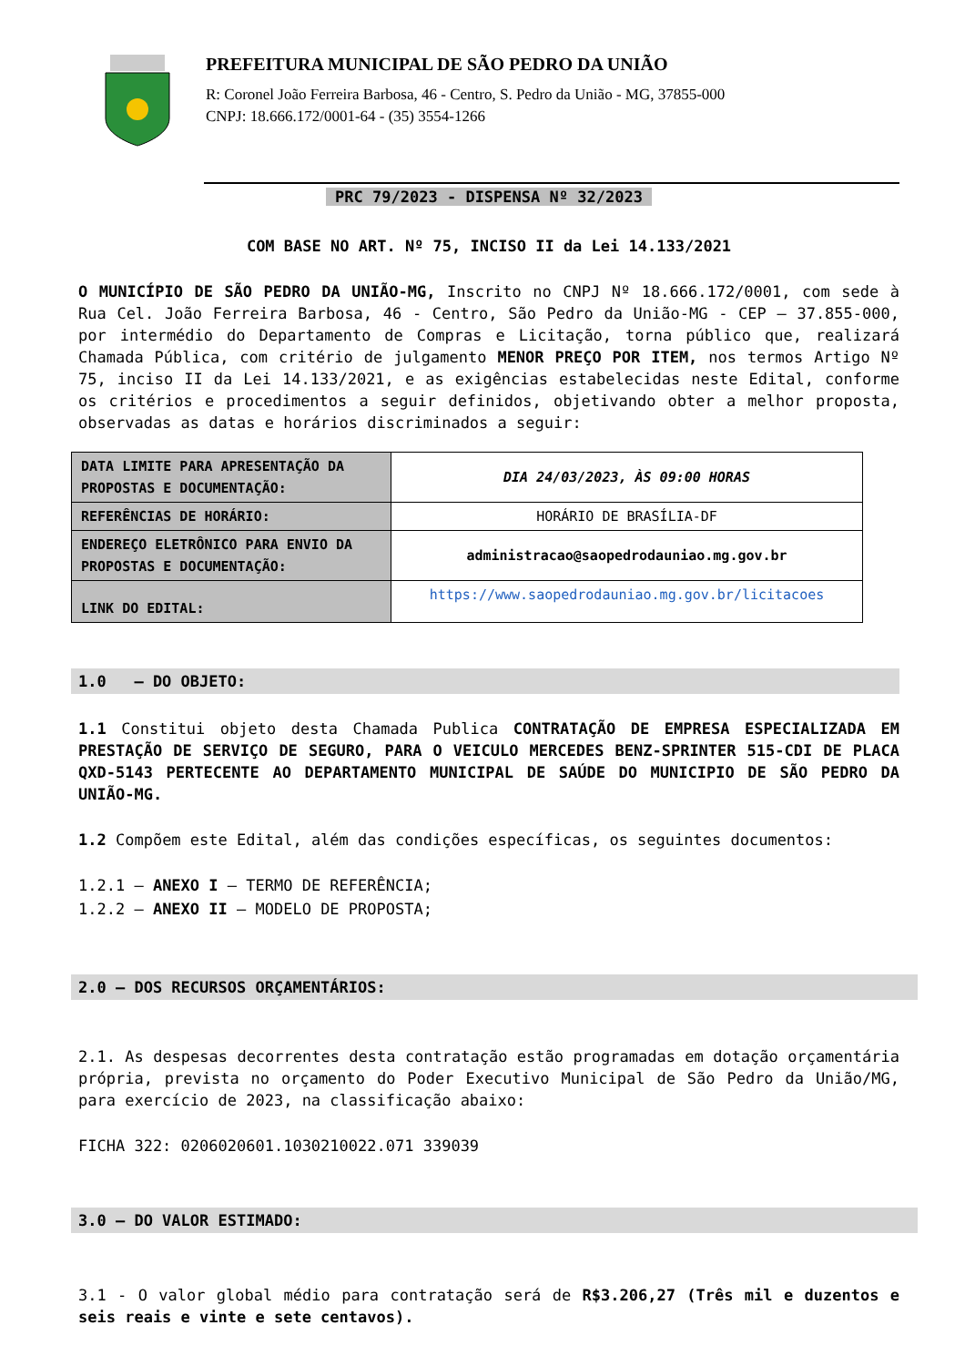PREFEITURA MUNICIPAL DE SÃO PEDRO DA UNIÃO
R: Coronel João Ferreira Barbosa, 46 - Centro, S. Pedro da União - MG, 37855-000
CNPJ: 18.666.172/0001-64 - (35) 3554-1266
PRC 79/2023 - DISPENSA Nº 32/2023
COM BASE NO ART. Nº 75, INCISO II da Lei 14.133/2021
O MUNICÍPIO DE SÃO PEDRO DA UNIÃO-MG, Inscrito no CNPJ Nº 18.666.172/0001, com sede à Rua Cel. João Ferreira Barbosa, 46 - Centro, São Pedro da União-MG - CEP – 37.855-000, por intermédio do Departamento de Compras e Licitação, torna público que, realizará Chamada Pública, com critério de julgamento MENOR PREÇO POR ITEM, nos termos Artigo Nº 75, inciso II da Lei 14.133/2021, e as exigências estabelecidas neste Edital, conforme os critérios e procedimentos a seguir definidos, objetivando obter a melhor proposta, observadas as datas e horários discriminados a seguir:
| DATA LIMITE PARA APRESENTAÇÃO DA PROPOSTAS E DOCUMENTAÇÃO: | DIA 24/03/2023, ÀS 09:00 HORAS |
| REFERÊNCIAS DE HORÁRIO: | HORÁRIO DE BRASÍLIA-DF |
| ENDEREÇO ELETRÔNICO PARA ENVIO DA PROPOSTAS E DOCUMENTAÇÃO: | administracao@saopedrodauniao.mg.gov.br |
| LINK DO EDITAL: | https://www.saopedrodauniao.mg.gov.br/licitacoes |
1.0 – DO OBJETO:
1.1 Constitui objeto desta Chamada Publica CONTRATAÇÃO DE EMPRESA ESPECIALIZADA EM PRESTAÇÃO DE SERVIÇO DE SEGURO, PARA O VEICULO MERCEDES BENZ-SPRINTER 515-CDI DE PLACA QXD-5143 PERTECENTE AO DEPARTAMENTO MUNICIPAL DE SAÚDE DO MUNICIPIO DE SÃO PEDRO DA UNIÃO-MG.
1.2 Compõem este Edital, além das condições específicas, os seguintes documentos:
1.2.1 – ANEXO I – TERMO DE REFERÊNCIA;
1.2.2 – ANEXO II – MODELO DE PROPOSTA;
2.0 – DOS RECURSOS ORÇAMENTÁRIOS:
2.1. As despesas decorrentes desta contratação estão programadas em dotação orçamentária própria, prevista no orçamento do Poder Executivo Municipal de São Pedro da União/MG, para exercício de 2023, na classificação abaixo:
FICHA 322: 0206020601.1030210022.071 339039
3.0 – DO VALOR ESTIMADO:
3.1 - O valor global médio para contratação será de R$3.206,27 (Três mil e duzentos e seis reais e vinte e sete centavos).